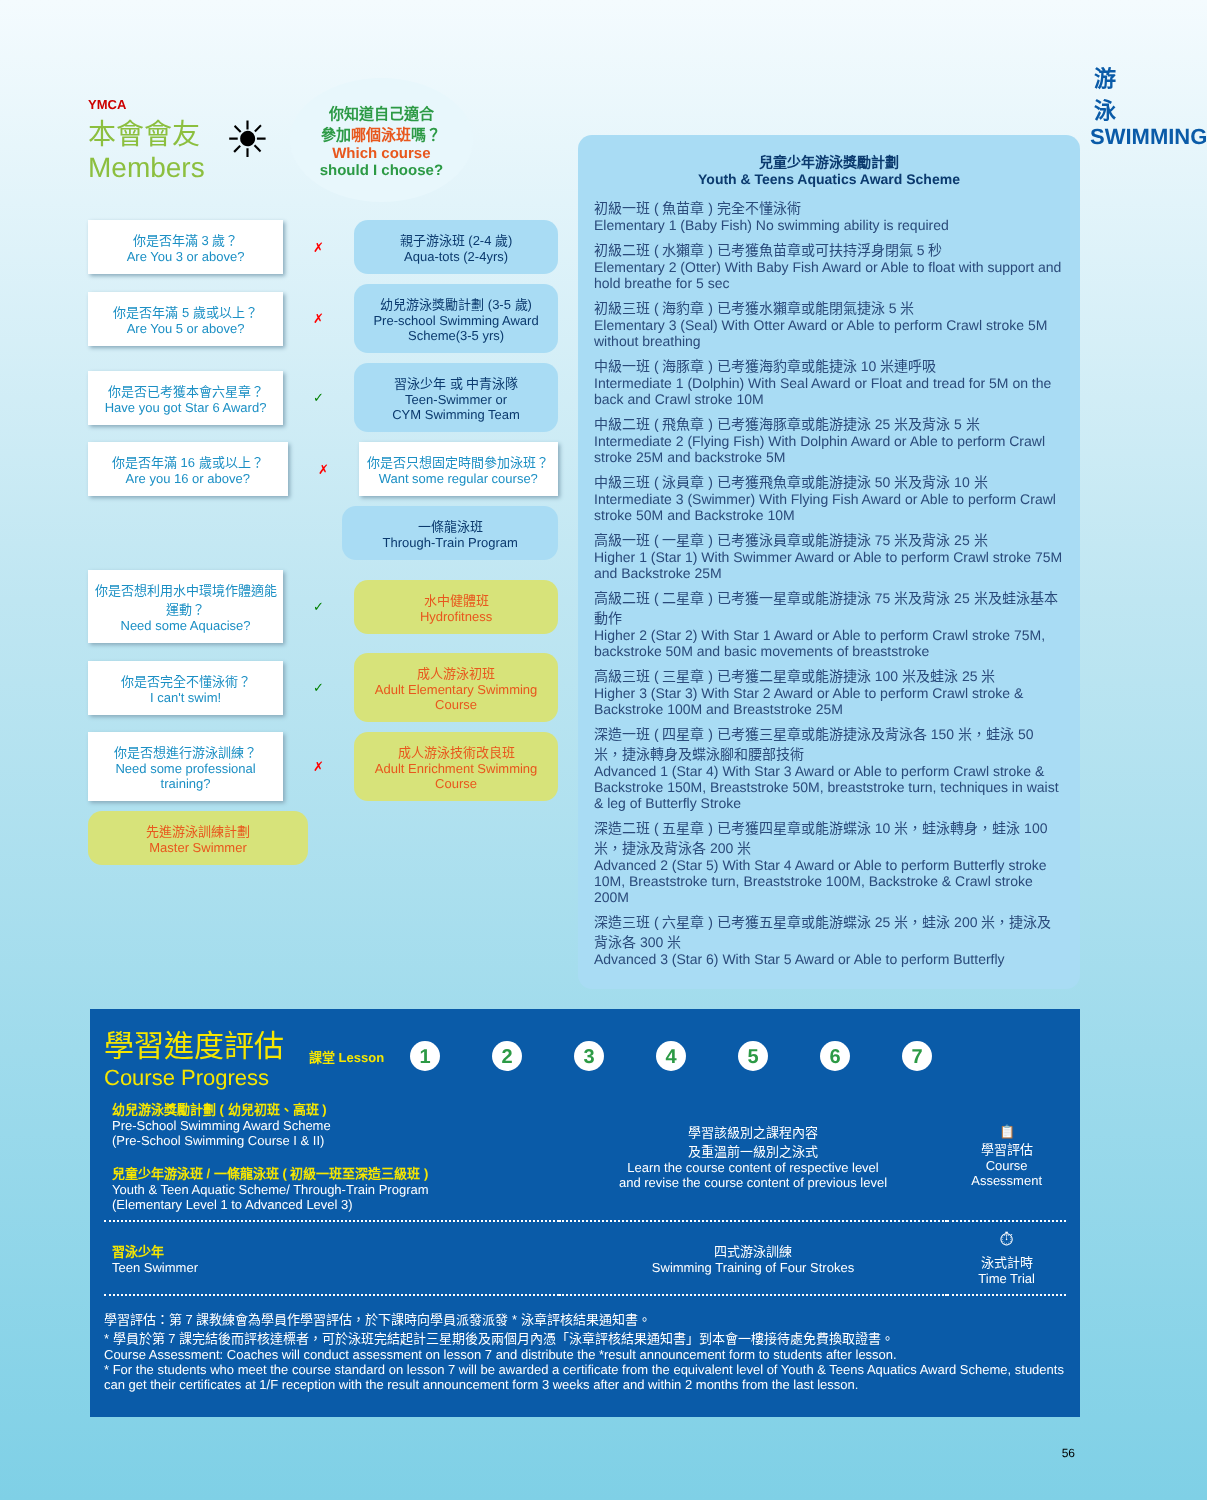游 泳 SWIMMING
YMCA
本會會友
Members
☀
你知道自己適合
參加哪個泳班嗎？
Which course
should I choose?
你是否年滿 3 歲？
Are You 3 or above?
✗
親子游泳班 (2-4 歲)
Aqua-tots (2-4yrs)
你是否年滿 5 歲或以上？
Are You 5 or above?
✗
幼兒游泳獎勵計劃 (3-5 歲)
Pre-school Swimming Award Scheme(3-5 yrs)
你是否已考獲本會六星章？
Have you got Star 6 Award?
✓
習泳少年 或 中青泳隊
Teen-Swimmer or
CYM Swimming Team
你是否年滿 16 歲或以上？
Are you 16 or above?
✗
你是否只想固定時間參加泳班？
Want some regular course?
一條龍泳班
Through-Train Program
你是否想利用水中環境作體適能運動？
Need some Aquacise?
✓
水中健體班
Hydrofitness
你是否完全不懂泳術？
I can't swim!
✓
成人游泳初班
Adult Elementary Swimming Course
你是否想進行游泳訓練？
Need some professional training?
✗
成人游泳技術改良班
Adult Enrichment Swimming Course
先進游泳訓練計劃
Master Swimmer
兒童少年游泳獎勵計劃
Youth & Teens Aquatics Award Scheme
初級一班 ( 魚苗章 ) 完全不懂泳術
Elementary 1 (Baby Fish) No swimming ability is required
初級二班 ( 水獺章 ) 已考獲魚苗章或可扶持浮身閉氣 5 秒
Elementary 2 (Otter) With Baby Fish Award or Able to float with support and hold breathe for 5 sec
初級三班 ( 海豹章 ) 已考獲水獺章或能閉氣捷泳 5 米
Elementary 3 (Seal) With Otter Award or Able to perform Crawl stroke 5M without breathing
中級一班 ( 海豚章 ) 已考獲海豹章或能捷泳 10 米連呼吸
Intermediate 1 (Dolphin) With Seal Award or Float and tread for 5M on the back and Crawl stroke 10M
中級二班 ( 飛魚章 ) 已考獲海豚章或能游捷泳 25 米及背泳 5 米
Intermediate 2 (Flying Fish) With Dolphin Award or Able to perform Crawl stroke 25M and backstroke 5M
中級三班 ( 泳員章 ) 已考獲飛魚章或能游捷泳 50 米及背泳 10 米
Intermediate 3 (Swimmer) With Flying Fish Award or Able to perform Crawl stroke 50M and Backstroke 10M
高級一班 ( 一星章 ) 已考獲泳員章或能游捷泳 75 米及背泳 25 米
Higher 1 (Star 1) With Swimmer Award or Able to perform Crawl stroke 75M and Backstroke 25M
高級二班 ( 二星章 ) 已考獲一星章或能游捷泳 75 米及背泳 25 米及蛙泳基本動作
Higher 2 (Star 2) With Star 1 Award or Able to perform Crawl stroke 75M, backstroke 50M and basic movements of breaststroke
高級三班 ( 三星章 ) 已考獲二星章或能游捷泳 100 米及蛙泳 25 米
Higher 3 (Star 3) With Star 2 Award or Able to perform Crawl stroke & Backstroke 100M and Breaststroke 25M
深造一班 ( 四星章 ) 已考獲三星章或能游捷泳及背泳各 150 米，蛙泳 50 米，捷泳轉身及蝶泳腳和腰部技術
Advanced 1 (Star 4) With Star 3 Award or Able to perform Crawl stroke & Backstroke 150M, Breaststroke 50M, breaststroke turn, techniques in waist & leg of Butterfly Stroke
深造二班 ( 五星章 ) 已考獲四星章或能游蝶泳 10 米，蛙泳轉身，蛙泳 100 米，捷泳及背泳各 200 米
Advanced 2 (Star 5) With Star 4 Award or Able to perform Butterfly stroke 10M, Breaststroke turn, Breaststroke 100M, Backstroke & Crawl stroke 200M
深造三班 ( 六星章 ) 已考獲五星章或能游蝶泳 25 米，蛙泳 200 米，捷泳及背泳各 300 米
Advanced 3 (Star 6) With Star 5 Award or Able to perform Butterfly
學習進度評估
Course Progress
課堂 Lesson 1234567
| 幼兒游泳獎勵計劃 ( 幼兒初班、高班 ) Pre-School Swimming Award Scheme (Pre-School Swimming Course I & II) 兒童少年游泳班 / 一條龍泳班 ( 初級一班至深造三級班 ) Youth & Teen Aquatic Scheme/ Through-Train Program (Elementary Level 1 to Advanced Level 3) | 學習該級別之課程內容 及重溫前一級別之泳式 Learn the course content of respective level and revise the course content of previous level | 📋 學習評估 Course Assessment |
| 習泳少年 Teen Swimmer | 四式游泳訓練 Swimming Training of Four Strokes | ⏱ 泳式計時 Time Trial |
學習評估：第 7 課教練會為學員作學習評估，於下課時向學員派發派發 * 泳章評核結果通知書。
* 學員於第 7 課完結後而評核達標者，可於泳班完結起計三星期後及兩個月內憑「泳章評核結果通知書」到本會一樓接待處免費換取證書。
Course Assessment: Coaches will conduct assessment on lesson 7 and distribute the *result announcement form to students after lesson.
* For the students who meet the course standard on lesson 7 will be awarded a certificate from the equivalent level of Youth & Teens Aquatics Award Scheme, students can get their certificates at 1/F reception with the result announcement form 3 weeks after and within 2 months from the last lesson.
56